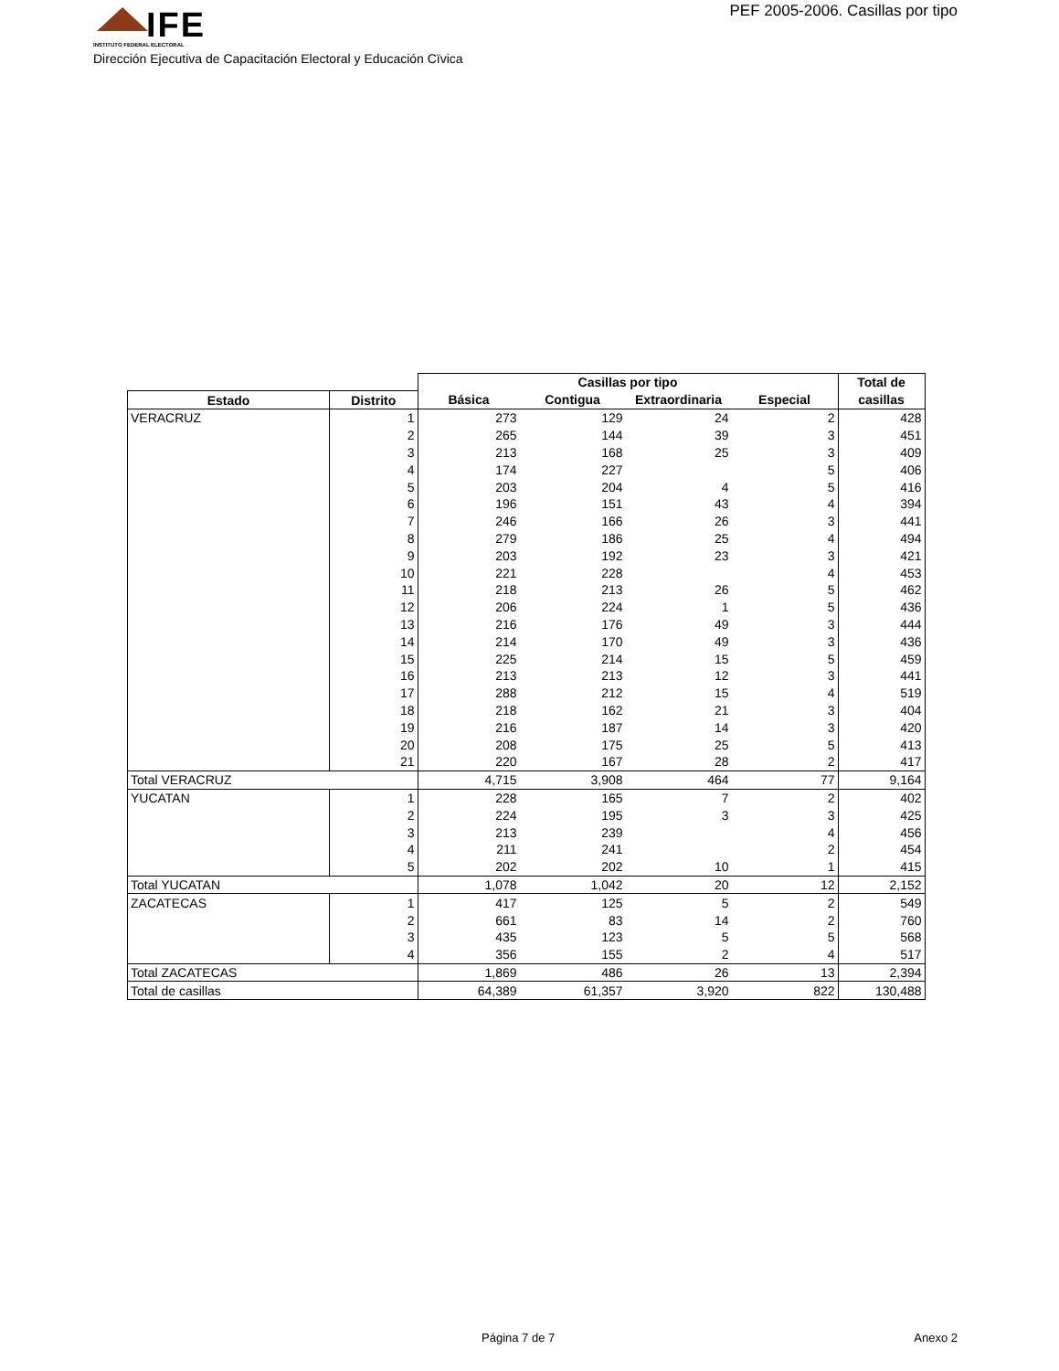IFE
INSTITUTO FEDERAL ELECTORAL
PEF 2005-2006. Casillas por tipo
Dirección Ejecutiva de Capacitación Electoral y Educación Cïvica
| | | Casillas por tipo | | | | Total de |
| --- | --- | --- | --- | --- | --- | --- |
| Estado | Distrito | Básica | Contigua | Extraordinaria | Especial | casillas |
| VERACRUZ | 1 | 273 | 129 | 24 | 2 | 428 |
| | 2 | 265 | 144 | 39 | 3 | 451 |
| | 3 | 213 | 168 | 25 | 3 | 409 |
| | 4 | 174 | 227 | | 5 | 406 |
| | 5 | 203 | 204 | 4 | 5 | 416 |
| | 6 | 196 | 151 | 43 | 4 | 394 |
| | 7 | 246 | 166 | 26 | 3 | 441 |
| | 8 | 279 | 186 | 25 | 4 | 494 |
| | 9 | 203 | 192 | 23 | 3 | 421 |
| | 10 | 221 | 228 | | 4 | 453 |
| | 11 | 218 | 213 | 26 | 5 | 462 |
| | 12 | 206 | 224 | 1 | 5 | 436 |
| | 13 | 216 | 176 | 49 | 3 | 444 |
| | 14 | 214 | 170 | 49 | 3 | 436 |
| | 15 | 225 | 214 | 15 | 5 | 459 |
| | 16 | 213 | 213 | 12 | 3 | 441 |
| | 17 | 288 | 212 | 15 | 4 | 519 |
| | 18 | 218 | 162 | 21 | 3 | 404 |
| | 19 | 216 | 187 | 14 | 3 | 420 |
| | 20 | 208 | 175 | 25 | 5 | 413 |
| | 21 | 220 | 167 | 28 | 2 | 417 |
| Total VERACRUZ | | 4,715 | 3,908 | 464 | 77 | 9,164 |
| YUCATAN | 1 | 228 | 165 | 7 | 2 | 402 |
| | 2 | 224 | 195 | 3 | 3 | 425 |
| | 3 | 213 | 239 | | 4 | 456 |
| | 4 | 211 | 241 | | 2 | 454 |
| | 5 | 202 | 202 | 10 | 1 | 415 |
| Total YUCATAN | | 1,078 | 1,042 | 20 | 12 | 2,152 |
| ZACATECAS | 1 | 417 | 125 | 5 | 2 | 549 |
| | 2 | 661 | 83 | 14 | 2 | 760 |
| | 3 | 435 | 123 | 5 | 5 | 568 |
| | 4 | 356 | 155 | 2 | 4 | 517 |
| Total ZACATECAS | | 1,869 | 486 | 26 | 13 | 2,394 |
| Total de casillas | | 64,389 | 61,357 | 3,920 | 822 | 130,488 |
Página 7 de 7 Anexo 2